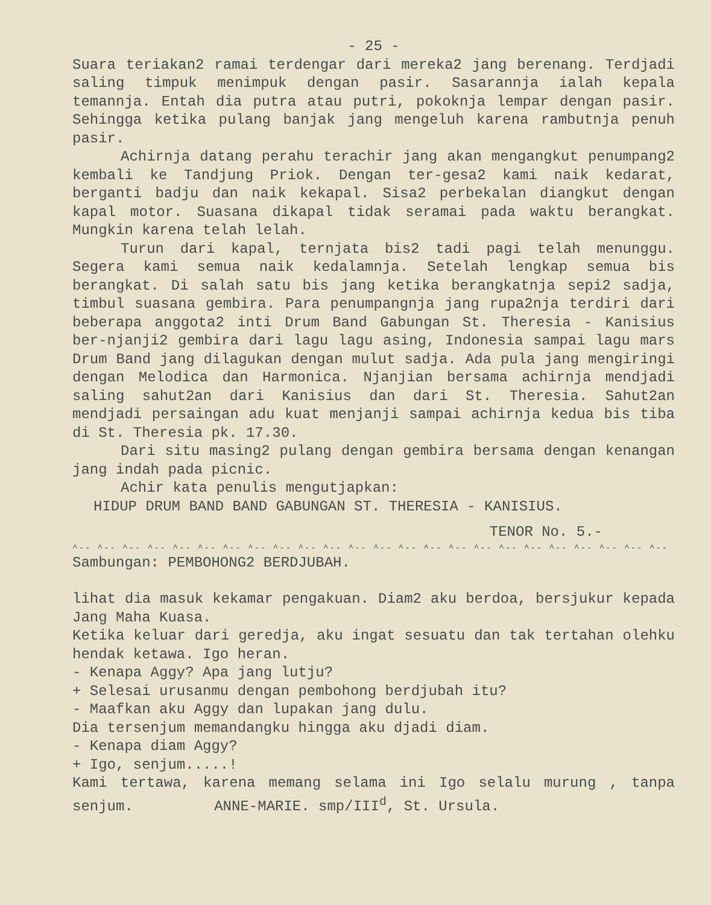- 25 -
Suara teriakan2 ramai terdengar dari mereka2 jang berenang. Terdjadi saling timpuk menimpuk dengan pasir. Sasarannja ialah kepala temannja. Entah dia putra atau putri, pokoknja lempar dengan pasir. Sehingga ketika pulang banjak jang mengeluh karena rambutnja penuh pasir.
Achirnja datang perahu terachir jang akan mengangkut penumpang2 kembali ke Tandjung Priok. Dengan ter-gesa2 kami naik kedarat, berganti badju dan naik kekapal. Sisa2 perbekalan diangkut dengan kapal motor. Suasana dikapal tidak seramai pada waktu berangkat. Mungkin karena telah lelah.
Turun dari kapal, ternjata bis2 tadi pagi telah menunggu. Segera kami semua naik kedalamnja. Setelah lengkap semua bis berangkat. Di salah satu bis jang ketika berangkatnja sepi2 sadja, timbul suasana gembira. Para penumpangnja jang rupa2nja terdiri dari beberapa anggota2 inti Drum Band Gabungan St. Theresia - Kanisius ber-njanji2 gembira dari lagu lagu asing, Indonesia sampai lagu mars Drum Band jang dilagukan dengan mulut sadja. Ada pula jang mengiringi dengan Melodica dan Harmonica. Njanjian bersama achirnja mendjadi saling sahut2an dari Kanisius dan dari St. Theresia. Sahut2an mendjadi persaingan adu kuat menjanji sampai achirnja kedua bis tiba di St. Theresia pk. 17.30.
Dari situ masing2 pulang dengan gembira bersama dengan kenangan jang indah pada picnic.
Achir kata penulis mengutjapkan:
HIDUP DRUM BAND BAND GABUNGAN ST. THERESIA - KANISIUS.
TENOR No. 5.-
^-- ^-- ^-- ^-- ^-- ^-- ^-- ^-- ^-- ^-- ^-- ^-- ^-- ^-- ^-- ^-- ^-- ^-- ^-- ^-- ^-- ^-- ^-- ^-- ^-- ^-- ^-- ^-- ^--
Sambungan: PEMBOHONG2 BERDJUBAH.
lihat dia masuk kekamar pengakuan. Diam2 aku berdoa, bersjukur kepada Jang Maha Kuasa.
Ketika keluar dari geredja, aku ingat sesuatu dan tak tertahan olehku hendak ketawa. Igo heran.
- Kenapa Aggy? Apa jang lutju?
+ Selesai urusanmu dengan pembohong berdjubah itu?
- Maafkan aku Aggy dan lupakan jang dulu.
Dia tersenjum memandangku hingga aku djadi diam.
- Kenapa diam Aggy?
+ Igo, senjum.....!
Kami tertawa, karena memang selama ini Igo selalu murung , tanpa senjum. ANNE-MARIE. smp/III<sup>d</sup>, St. Ursula.